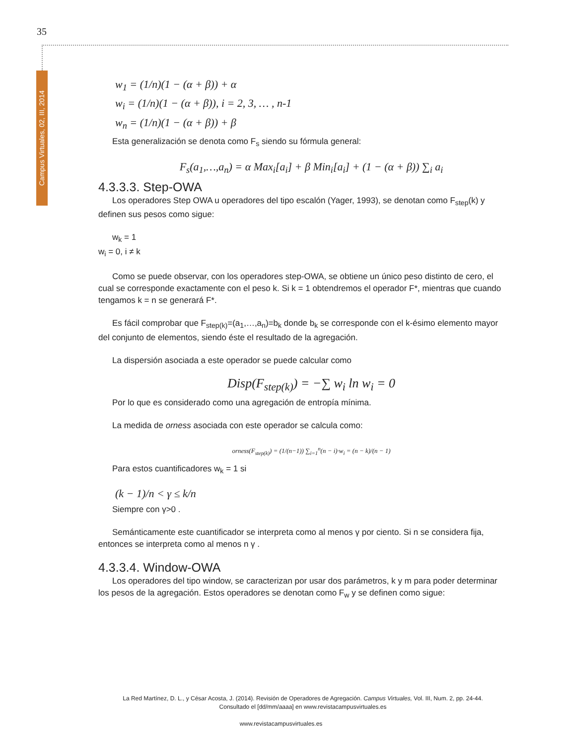35
Campus Virtuales, 02, III, 2014
w<sub>1</sub> = (1/n)(1 − (α + β)) + α
w<sub>i</sub> = (1/n)(1 − (α + β)), i = 2, 3, … , n-1
w<sub>n</sub> = (1/n)(1 − (α + β)) + β
Esta generalización se denota como F<sub>s</sub> siendo su fórmula general:
F<sub>s</sub>(a<sub>1</sub>,…,a<sub>n</sub>) = α Max<sub>i</sub>[a<sub>i</sub>] + β Min<sub>i</sub>[a<sub>i</sub>] + (1 − (α + β)) ∑<sub>i</sub> a<sub>i</sub>
4.3.3.3. Step-OWA
Los operadores Step OWA u operadores del tipo escalón (Yager, 1993), se denotan como F<sub>step</sub>(k) y definen sus pesos como sigue:
w<sub>k</sub> = 1
w<sub>i</sub> = 0, i ≠ k
Como se puede observar, con los operadores step-OWA, se obtiene un único peso distinto de cero, el cual se corresponde exactamente con el peso k. Si k = 1 obtendremos el operador F*, mientras que cuando tengamos k = n se generará F*.
Es fácil comprobar que F<sub>step(k)</sub>=(a<sub>1</sub>,…,a<sub>n</sub>)=b<sub>k</sub> donde b<sub>k</sub> se corresponde con el k-ésimo elemento mayor del conjunto de elementos, siendo éste el resultado de la agregación.
La dispersión asociada a este operador se puede calcular como
Disp(F<sub>step(k)</sub>) = −∑ w<sub>i</sub> ln w<sub>i</sub> = 0
Por lo que es considerado como una agregación de entropía mínima.
La medida de orness asociada con este operador se calcula como:
orness(F<sub>step(k)</sub>) = (1/(n−1)) ∑<sub>i=1</sub><sup>n</sup>(n − i)·w<sub>i</sub> = (n − k)/(n − 1)
Para estos cuantificadores w<sub>k</sub> = 1 si
(k − 1)/n < γ ≤ k/n
Siempre con γ>0 .
Semánticamente este cuantificador se interpreta como al menos γ por ciento. Si n se considera fija, entonces se interpreta como al menos n γ .
4.3.3.4. Window-OWA
Los operadores del tipo window, se caracterizan por usar dos parámetros, k y m para poder determinar los pesos de la agregación. Estos operadores se denotan como F<sub>w</sub> y se definen como sigue:
La Red Martínez, D. L., y César Acosta, J. (2014). Revisión de Operadores de Agregación. Campus Virtuales, Vol. III, Num. 2, pp. 24-44. Consultado el [dd/mm/aaaa] en www.revistacampusvirtuales.es
www.revistacampusvirtuales.es